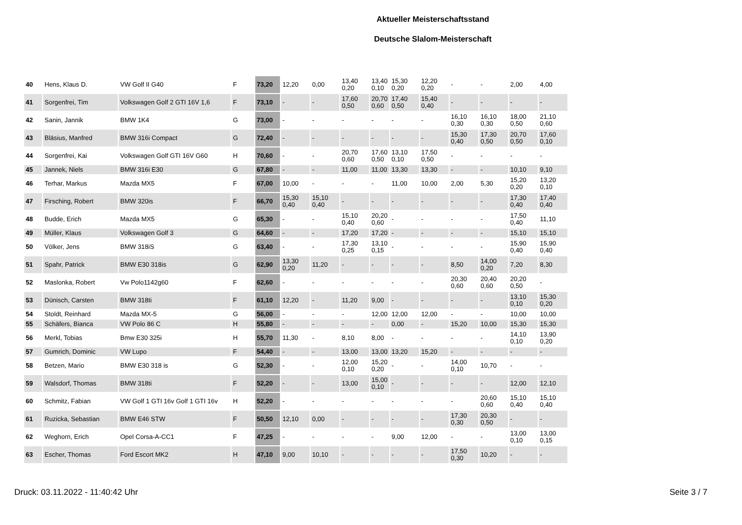Aktueller Meisterschaftsstand
Deutsche Slalom-Meisterschaft
| 40 | Hens, Klaus D. | VW Golf II G40 | F | 73,20 | 12,20 | 0,00 | 13,40 0,20 | 13,40 0,10 | 15,30 0,20 | 12,20 0,20 | - | - | 2,00 | 4,00 |
| 41 | Sorgenfrei, Tim | Volkswagen Golf 2 GTI 16V 1,6 | F | 73,10 | - | - | 17,60 0,50 | 20,70 0,60 | 17,40 0,50 | 15,40 0,40 | - | - | - | - |
| 42 | Sanin, Jannik | BMW 1K4 | G | 73,00 | - | - | - | - | - | - | 16,10 0,30 | 16,10 0,30 | 18,00 0,50 | 21,10 0,60 |
| 43 | Bläsius, Manfred | BMW 316i Compact | G | 72,40 | - | - | - | - | - | - | 15,30 0,40 | 17,30 0,50 | 20,70 0,50 | 17,60 0,10 |
| 44 | Sorgenfrei, Kai | Volkswagen Golf GTI 16V G60 | H | 70,60 | - | - | 20,70 0,60 | 17,60 0,50 | 13,10 0,10 | 17,50 0,50 | - | - | - | - |
| 45 | Jannek, Niels | BMW 316i E30 | G | 67,80 | - | - | 11,00 | 11,00 | 13,30 | 13,30 | - | - | 10,10 | 9,10 |
| 46 | Terhar, Markus | Mazda MX5 | F | 67,00 | 10,00 | - | - | - | 11,00 | 10,00 | 2,00 | 5,30 | 15,20 0,20 | 13,20 0,10 |
| 47 | Firsching, Robert | BMW 320is | F | 66,70 | 15,30 0,40 | 15,10 0,40 | - | - | - | - | - | - | 17,30 0,40 | 17,40 0,40 |
| 48 | Budde, Erich | Mazda MX5 | G | 65,30 | - | - | 15,10 0,40 | 20,20 0,60 | - | - | - | - | 17,50 0,40 | 11,10 |
| 49 | Müller, Klaus | Volkswagen Golf 3 | G | 64,60 | - | - | 17,20 | 17,20 | - | - | - | - | 15,10 | 15,10 |
| 50 | Völker, Jens | BMW 318iS | G | 63,40 | - | - | 17,30 0,25 | 13,10 0,15 | - | - | - | - | 15,90 0,40 | 15,90 0,40 |
| 51 | Spahr, Patrick | BMW E30 318is | G | 62,90 | 13,30 0,20 | 11,20 | - | - | - | - | 8,50 | 14,00 0,20 | 7,20 | 8,30 |
| 52 | Maslonka, Robert | Vw Polo1142g60 | F | 62,60 | - | - | - | - | - | - | 20,30 0,60 | 20,40 0,60 | 20,20 0,50 | - |
| 53 | Dünisch, Carsten | BMW 318ti | F | 61,10 | 12,20 | - | 11,20 | 9,00 | - | - | - | - | 13,10 0,10 | 15,30 0,20 |
| 54 | Stoldt, Reinhard | Mazda MX-5 | G | 56,00 | - | - | - | 12,00 | 12,00 | 12,00 | - | - | 10,00 | 10,00 |
| 55 | Schäfers, Bianca | VW Polo 86 C | H | 55,80 | - | - | - | - | 0,00 | - | 15,20 | 10,00 | 15,30 | 15,30 |
| 56 | Merkl, Tobias | Bmw E30 325i | H | 55,70 | 11,30 | - | 8,10 | 8,00 | - | - | - | - | 14,10 0,10 | 13,90 0,20 |
| 57 | Gumrich, Dominic | VW Lupo | F | 54,40 | - | - | 13,00 | 13,00 | 13,20 | 15,20 | - | - | - | - |
| 58 | Betzen, Mario | BMW E30 318 is | G | 52,30 | - | - | 12,00 0,10 | 15,20 0,20 | - | - | 14,00 0,10 | 10,70 | - | - |
| 59 | Walsdorf, Thomas | BMW 318ti | F | 52,20 | - | - | 13,00 | 15,00 0,10 | - | - | - | - | 12,00 | 12,10 |
| 60 | Schmitz, Fabian | VW Golf 1 GTI 16v Golf 1 GTI 16v | H | 52,20 | - | - | - | - | - | - | - | 20,60 0,60 | 15,10 0,40 | 15,10 0,40 |
| 61 | Ruzicka, Sebastian | BMW E46 STW | F | 50,50 | 12,10 | 0,00 | - | - | - | - | 17,30 0,30 | 20,30 0,50 | - | - |
| 62 | Weghorn, Erich | Opel Corsa-A-CC1 | F | 47,25 | - | - | - | - | 9,00 | 12,00 | - | - | 13,00 0,10 | 13,00 0,15 |
| 63 | Escher, Thomas | Ford Escort MK2 | H | 47,10 | 9,00 | 10,10 | - | - | - | - | 17,50 0,30 | 10,20 | - | - |
Druck: 03.11.2022 - 11:40:42 Uhr
Seite 3 / 7